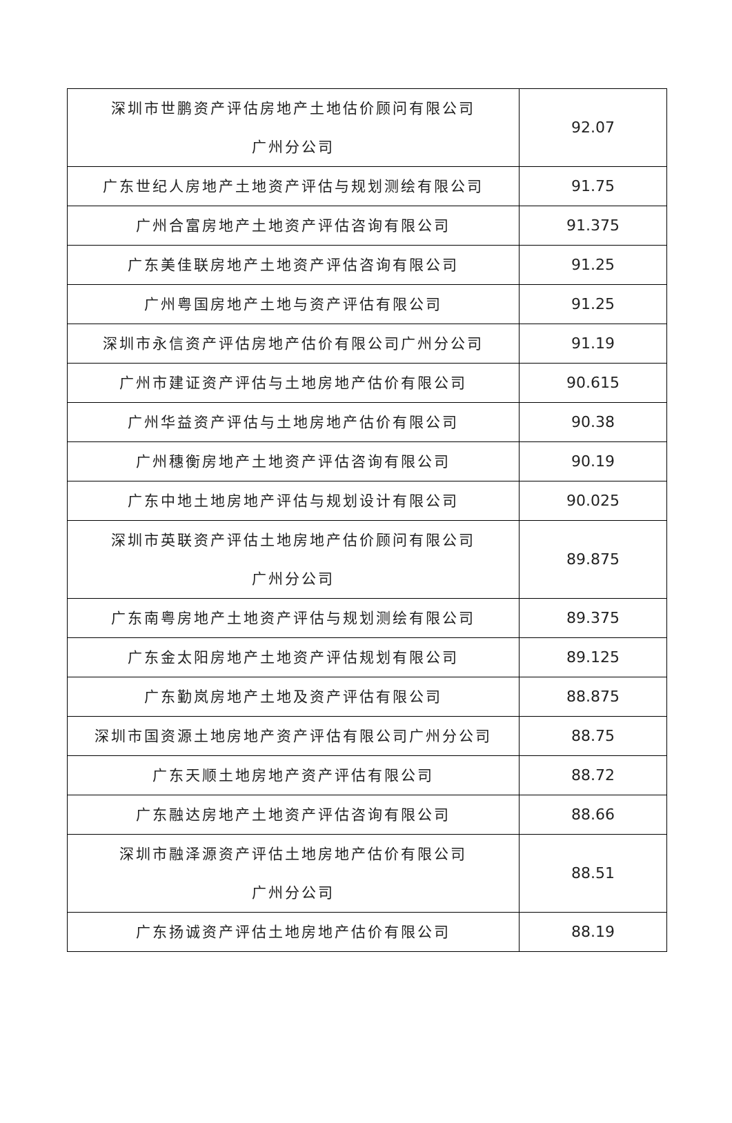| 深圳市世鹏资产评估房地产土地估价顾问有限公司 广州分公司 | 92.07 |
| 广东世纪人房地产土地资产评估与规划测绘有限公司 | 91.75 |
| 广州合富房地产土地资产评估咨询有限公司 | 91.375 |
| 广东美佳联房地产土地资产评估咨询有限公司 | 91.25 |
| 广州粤国房地产土地与资产评估有限公司 | 91.25 |
| 深圳市永信资产评估房地产估价有限公司广州分公司 | 91.19 |
| 广州市建证资产评估与土地房地产估价有限公司 | 90.615 |
| 广州华益资产评估与土地房地产估价有限公司 | 90.38 |
| 广州穗衡房地产土地资产评估咨询有限公司 | 90.19 |
| 广东中地土地房地产评估与规划设计有限公司 | 90.025 |
| 深圳市英联资产评估土地房地产估价顾问有限公司 广州分公司 | 89.875 |
| 广东南粤房地产土地资产评估与规划测绘有限公司 | 89.375 |
| 广东金太阳房地产土地资产评估规划有限公司 | 89.125 |
| 广东勤岚房地产土地及资产评估有限公司 | 88.875 |
| 深圳市国资源土地房地产资产评估有限公司广州分公司 | 88.75 |
| 广东天顺土地房地产资产评估有限公司 | 88.72 |
| 广东融达房地产土地资产评估咨询有限公司 | 88.66 |
| 深圳市融泽源资产评估土地房地产估价有限公司 广州分公司 | 88.51 |
| 广东扬诚资产评估土地房地产估价有限公司 | 88.19 |